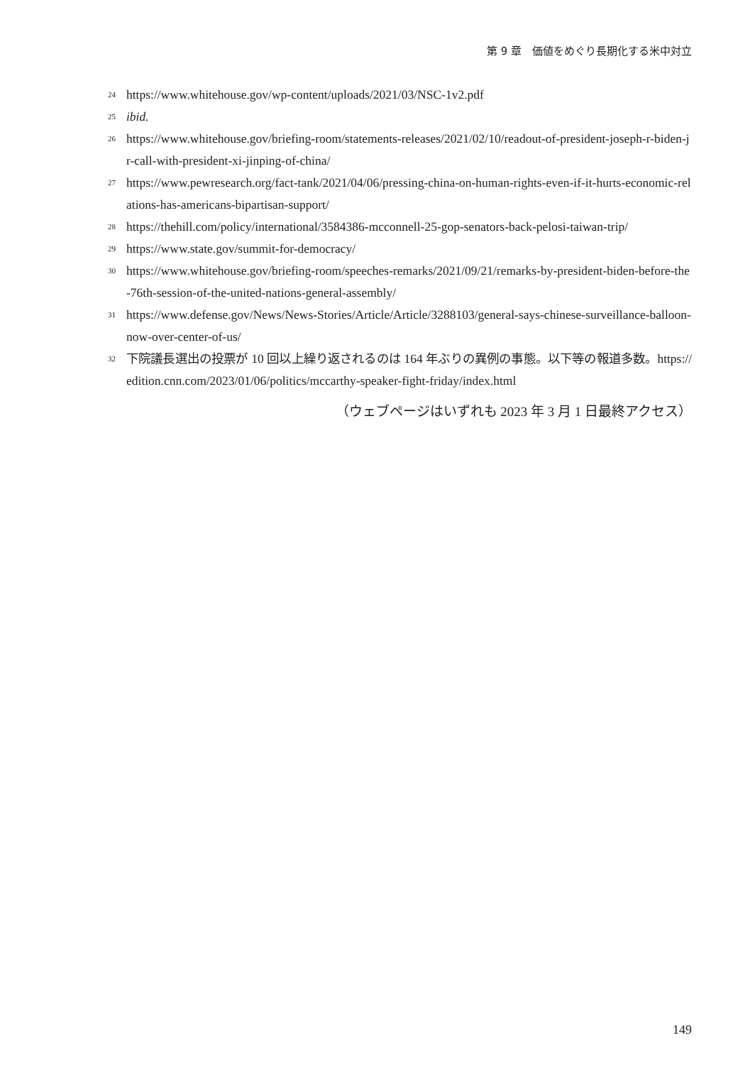第 9 章　価値をめぐり長期化する米中対立
24 https://www.whitehouse.gov/wp-content/uploads/2021/03/NSC-1v2.pdf
25 ibid.
26 https://www.whitehouse.gov/briefing-room/statements-releases/2021/02/10/readout-of-president-joseph-r-biden-jr-call-with-president-xi-jinping-of-china/
27 https://www.pewresearch.org/fact-tank/2021/04/06/pressing-china-on-human-rights-even-if-it-hurts-economic-relations-has-americans-bipartisan-support/
28 https://thehill.com/policy/international/3584386-mcconnell-25-gop-senators-back-pelosi-taiwan-trip/
29 https://www.state.gov/summit-for-democracy/
30 https://www.whitehouse.gov/briefing-room/speeches-remarks/2021/09/21/remarks-by-president-biden-before-the-76th-session-of-the-united-nations-general-assembly/
31 https://www.defense.gov/News/News-Stories/Article/Article/3288103/general-says-chinese-surveillance-balloon-now-over-center-of-us/
32 下院議長選出の投票が 10 回以上繰り返されるのは 164 年ぶりの異例の事態。以下等の報道多数。https://edition.cnn.com/2023/01/06/politics/mccarthy-speaker-fight-friday/index.html
（ウェブページはいずれも 2023 年 3 月 1 日最終アクセス）
149